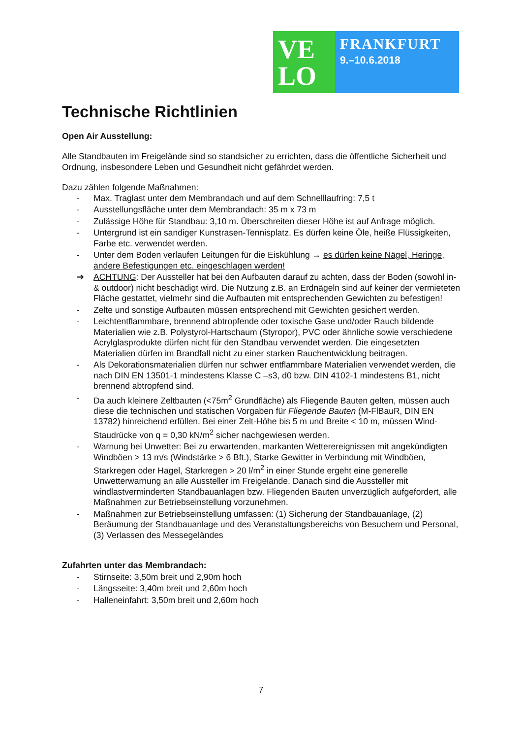VE
LO
FRANKFURT
9.–10.6.2018
Technische Richtlinien
Open Air Ausstellung:
Alle Standbauten im Freigelände sind so standsicher zu errichten, dass die öffentliche Sicherheit und Ordnung, insbesondere Leben und Gesundheit nicht gefährdet werden.
Dazu zählen folgende Maßnahmen:
- Max. Traglast unter dem Membrandach und auf dem Schnelllaufring: 7,5 t
- Ausstellungsfläche unter dem Membrandach: 35 m x 73 m
- Zulässige Höhe für Standbau: 3,10 m. Überschreiten dieser Höhe ist auf Anfrage möglich.
- Untergrund ist ein sandiger Kunstrasen-Tennisplatz. Es dürfen keine Öle, heiße Flüssigkeiten, Farbe etc. verwendet werden.
- Unter dem Boden verlaufen Leitungen für die Eiskühlung → es dürfen keine Nägel, Heringe, andere Befestigungen etc. eingeschlagen werden!
➔ ACHTUNG: Der Aussteller hat bei den Aufbauten darauf zu achten, dass der Boden (sowohl in- & outdoor) nicht beschädigt wird. Die Nutzung z.B. an Erdnägeln sind auf keiner der vermieteten Fläche gestattet, vielmehr sind die Aufbauten mit entsprechenden Gewichten zu befestigen!
- Zelte und sonstige Aufbauten müssen entsprechend mit Gewichten gesichert werden.
- Leichtentflammbare, brennend abtropfende oder toxische Gase und/oder Rauch bildende Materialien wie z.B. Polystyrol-Hartschaum (Styropor), PVC oder ähnliche sowie verschiedene Acrylglasprodukte dürfen nicht für den Standbau verwendet werden. Die eingesetzten Materialien dürfen im Brandfall nicht zu einer starken Rauchentwicklung beitragen.
- Als Dekorationsmaterialien dürfen nur schwer entflammbare Materialien verwendet werden, die nach DIN EN 13501-1 mindestens Klasse C –s3, d0 bzw. DIN 4102-1 mindestens B1, nicht brennend abtropfend sind.
- Da auch kleinere Zeltbauten (<75m<sup>2</sup> Grundfläche) als Fliegende Bauten gelten, müssen auch diese die technischen und statischen Vorgaben für Fliegende Bauten (M-FlBauR, DIN EN 13782) hinreichend erfüllen. Bei einer Zelt-Höhe bis 5 m und Breite < 10 m, müssen Wind-Staudrücke von q = 0,30 kN/m<sup>2</sup> sicher nachgewiesen werden.
- Warnung bei Unwetter: Bei zu erwartenden, markanten Wetterereignissen mit angekündigten Windböen > 13 m/s (Windstärke > 6 Bft.), Starke Gewitter in Verbindung mit Windböen, Starkregen oder Hagel, Starkregen > 20 l/m<sup>2</sup> in einer Stunde ergeht eine generelle Unwetterwarnung an alle Aussteller im Freigelände. Danach sind die Aussteller mit windlastverminderten Standbauanlagen bzw. Fliegenden Bauten unverzüglich aufgefordert, alle Maßnahmen zur Betriebseinstellung vorzunehmen.
- Maßnahmen zur Betriebseinstellung umfassen: (1) Sicherung der Standbauanlage, (2) Beräumung der Standbauanlage und des Veranstaltungsbereichs von Besuchern und Personal, (3) Verlassen des Messegeländes
Zufahrten unter das Membrandach:
- Stirnseite: 3,50m breit und 2,90m hoch
- Längsseite: 3,40m breit und 2,60m hoch
- Halleneinfahrt: 3,50m breit und 2,60m hoch
7